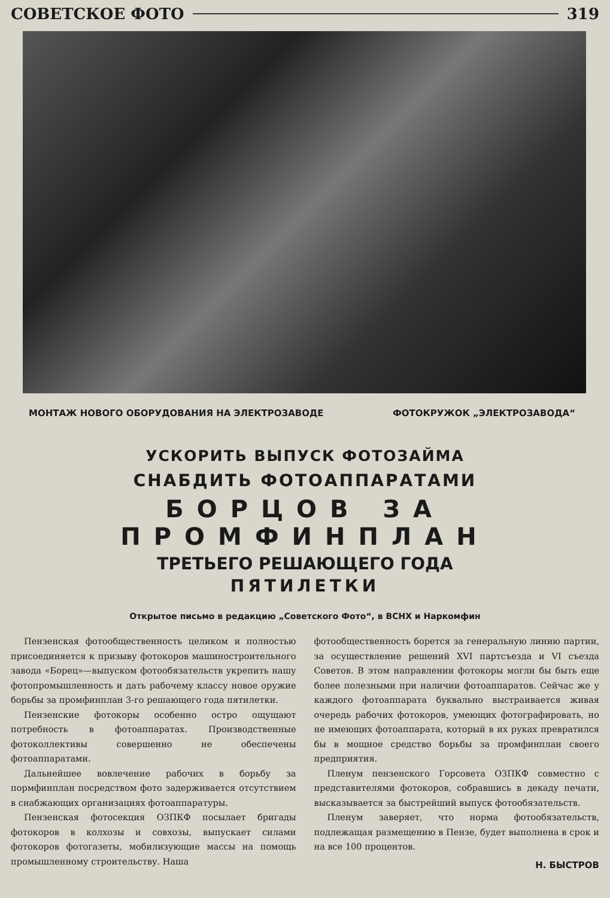СОВЕТСКОЕ ФОТО 319
МОНТАЖ НОВОГО ОБОРУДОВАНИЯ НА ЭЛЕКТРОЗАВОДЕ ФОТОКРУЖОК „ЭЛЕКТРОЗАВОДА“
УСКОРИТЬ ВЫПУСК ФОТОЗАЙМА
СНАБДИТЬ ФОТОАППАРАТАМИ
БОРЦОВ ЗА ПРОМФИНПЛАН
ТРЕТЬЕГО РЕШАЮЩЕГО ГОДА
ПЯТИЛЕТКИ
Открытое письмо в редакцию „Советского Фото“, в ВСНХ и Наркомфин
Пензенская фотообщественность целиком и полностью присоединяется к призыву фотокоров машиностроительного завода «Борец»—выпуском фотообязательств укрепить нашу фотопромышленность и дать рабочему классу новое оружие борьбы за промфинплан 3-го решающего года пятилетки.
Пензенские фотокоры особенно остро ощущают потребность в фотоаппаратах. Производственные фотоколлективы совершенно не обеспечены фотоаппаратами.
Дальнейшее вовлечение рабочих в борьбу за пормфинплан посредством фото задерживается отсутствием в снабжающих организациях фотоаппаратуры.
Пензенская фотосекция ОЗПКФ посылает бригады фотокоров в колхозы и совхозы, выпускает силами фотокоров фотогазеты, мобилизующие массы на помощь промышленному строительству. Наша
фотообщественность борется за генеральную линию партии, за осуществление решений XVI партсъезда и VI съезда Советов. В этом направлении фотокоры могли бы быть еще более полезными при наличии фотоаппаратов. Сейчас же у каждого фотоаппарата буквально выстраивается живая очередь рабочих фотокоров, умеющих фотографировать, но не имеющих фотоаппарата, который в их руках превратился бы в мощное средство борьбы за промфинплан своего предприятия.
Пленум пензенского Горсовета ОЗПКФ совместно с представителями фотокоров, собравшись в декаду печати, высказывается за быстрейший выпуск фотообязательств.
Пленум заверяет, что норма фотообязательств, подлежащая размещению в Пензе, будет выполнена в срок и на все 100 процентов.
Н. БЫСТРОВ